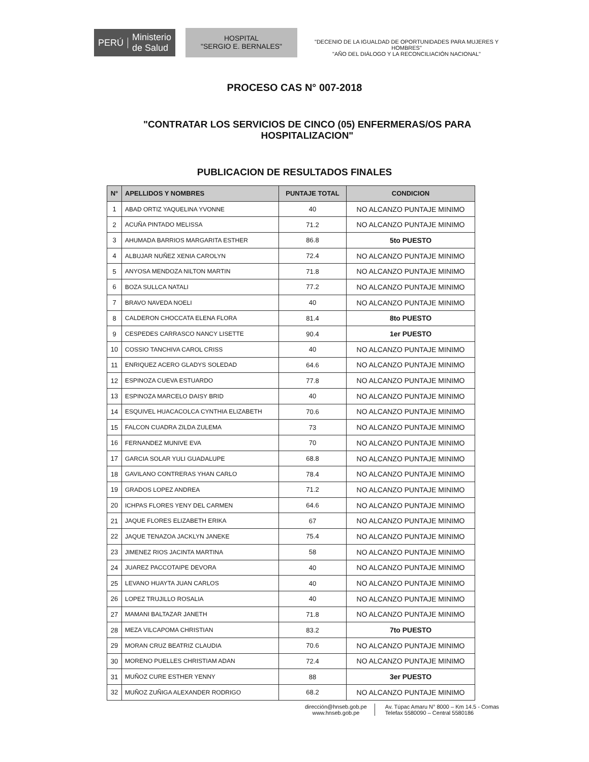PERÚ Ministerio
de Salud
HOSPITAL
"SERGIO E. BERNALES"
"DECENIO DE LA IGUALDAD DE OPORTUNIDADES PARA MUJERES Y HOMBRES"
"AÑO DEL DIÁLOGO Y LA RECONCILIACIÓN NACIONAL"
PROCESO CAS N° 007-2018
"CONTRATAR LOS SERVICIOS DE CINCO (05) ENFERMERAS/OS PARA HOSPITALIZACION"
PUBLICACION DE RESULTADOS FINALES
| N° | APELLIDOS Y NOMBRES | PUNTAJE TOTAL | CONDICION |
| --- | --- | --- | --- |
| 1 | ABAD ORTIZ YAQUELINA YVONNE | 40 | NO ALCANZO PUNTAJE MINIMO |
| 2 | ACUÑA PINTADO MELISSA | 71.2 | NO ALCANZO PUNTAJE MINIMO |
| 3 | AHUMADA BARRIOS MARGARITA ESTHER | 86.8 | 5to PUESTO |
| 4 | ALBUJAR NUÑEZ XENIA CAROLYN | 72.4 | NO ALCANZO PUNTAJE MINIMO |
| 5 | ANYOSA MENDOZA NILTON MARTIN | 71.8 | NO ALCANZO PUNTAJE MINIMO |
| 6 | BOZA SULLCA NATALI | 77.2 | NO ALCANZO PUNTAJE MINIMO |
| 7 | BRAVO NAVEDA NOELI | 40 | NO ALCANZO PUNTAJE MINIMO |
| 8 | CALDERON CHOCCATA ELENA FLORA | 81.4 | 8to PUESTO |
| 9 | CESPEDES CARRASCO NANCY LISETTE | 90.4 | 1er PUESTO |
| 10 | COSSIO TANCHIVA CAROL CRISS | 40 | NO ALCANZO PUNTAJE MINIMO |
| 11 | ENRIQUEZ ACERO GLADYS SOLEDAD | 64.6 | NO ALCANZO PUNTAJE MINIMO |
| 12 | ESPINOZA CUEVA ESTUARDO | 77.8 | NO ALCANZO PUNTAJE MINIMO |
| 13 | ESPINOZA MARCELO DAISY BRID | 40 | NO ALCANZO PUNTAJE MINIMO |
| 14 | ESQUIVEL HUACACOLCA CYNTHIA ELIZABETH | 70.6 | NO ALCANZO PUNTAJE MINIMO |
| 15 | FALCON CUADRA ZILDA ZULEMA | 73 | NO ALCANZO PUNTAJE MINIMO |
| 16 | FERNANDEZ MUNIVE EVA | 70 | NO ALCANZO PUNTAJE MINIMO |
| 17 | GARCIA SOLAR YULI GUADALUPE | 68.8 | NO ALCANZO PUNTAJE MINIMO |
| 18 | GAVILANO CONTRERAS YHAN CARLO | 78.4 | NO ALCANZO PUNTAJE MINIMO |
| 19 | GRADOS LOPEZ ANDREA | 71.2 | NO ALCANZO PUNTAJE MINIMO |
| 20 | ICHPAS FLORES YENY DEL CARMEN | 64.6 | NO ALCANZO PUNTAJE MINIMO |
| 21 | JAQUE FLORES ELIZABETH ERIKA | 67 | NO ALCANZO PUNTAJE MINIMO |
| 22 | JAQUE TENAZOA JACKLYN JANEKE | 75.4 | NO ALCANZO PUNTAJE MINIMO |
| 23 | JIMENEZ RIOS JACINTA MARTINA | 58 | NO ALCANZO PUNTAJE MINIMO |
| 24 | JUAREZ PACCOTAIPE DEVORA | 40 | NO ALCANZO PUNTAJE MINIMO |
| 25 | LEVANO HUAYTA JUAN CARLOS | 40 | NO ALCANZO PUNTAJE MINIMO |
| 26 | LOPEZ TRUJILLO ROSALIA | 40 | NO ALCANZO PUNTAJE MINIMO |
| 27 | MAMANI BALTAZAR JANETH | 71.8 | NO ALCANZO PUNTAJE MINIMO |
| 28 | MEZA VILCAPOMA CHRISTIAN | 83.2 | 7to PUESTO |
| 29 | MORAN CRUZ BEATRIZ CLAUDIA | 70.6 | NO ALCANZO PUNTAJE MINIMO |
| 30 | MORENO PUELLES CHRISTIAM ADAN | 72.4 | NO ALCANZO PUNTAJE MINIMO |
| 31 | MUÑOZ CURE ESTHER YENNY | 88 | 3er PUESTO |
| 32 | MUÑOZ ZUÑIGA ALEXANDER RODRIGO | 68.2 | NO ALCANZO PUNTAJE MINIMO |
dirección@hnseb.gob.pe
www.hnseb.gob.pe
Av. Túpac Amaru N° 8000 – Km 14.5 - Comas
Telefax 5580090 – Central 5580186